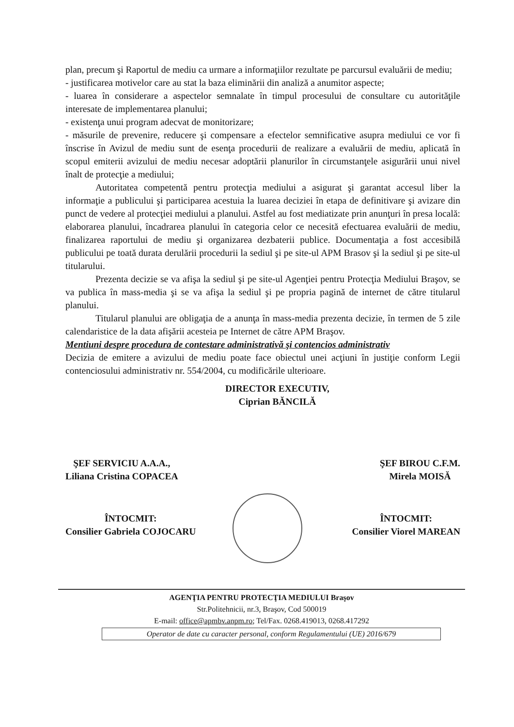plan, precum şi Raportul de mediu ca urmare a informaţiilor rezultate pe parcursul evaluării de mediu;
- justificarea motivelor care au stat la baza eliminării din analiză a anumitor aspecte;
- luarea în considerare a aspectelor semnalate în timpul procesului de consultare cu autorităţile interesate de implementarea planului;
- existenţa unui program adecvat de monitorizare;
- măsurile de prevenire, reducere şi compensare a efectelor semnificative asupra mediului ce vor fi înscrise în Avizul de mediu sunt de esenţa procedurii de realizare a evaluării de mediu, aplicată în scopul emiterii avizului de mediu necesar adoptării planurilor în circumstanţele asigurării unui nivel înalt de protecţie a mediului;
Autoritatea competentă pentru protecţia mediului a asigurat şi garantat accesul liber la informaţie a publicului şi participarea acestuia la luarea deciziei în etapa de definitivare şi avizare din punct de vedere al protecţiei mediului a planului. Astfel au fost mediatizate prin anunţuri în presa locală: elaborarea planului, încadrarea planului în categoria celor ce necesită efectuarea evaluării de mediu, finalizarea raportului de mediu şi organizarea dezbaterii publice. Documentaţia a fost accesibilă publicului pe toată durata derulării procedurii la sediul şi pe site-ul APM Brasov şi la sediul şi pe site-ul titularului.
Prezenta decizie se va afişa la sediul şi pe site-ul Agenţiei pentru Protecţia Mediului Braşov, se va publica în mass-media şi se va afişa la sediul şi pe propria pagină de internet de către titularul planului.
Titularul planului are obligaţia de a anunţa în mass-media prezenta decizie, în termen de 5 zile calendaristice de la data afişării acesteia pe Internet de către APM Braşov.
Mentiuni despre procedura de contestare administrativă şi contencios administrativ
Decizia de emitere a avizului de mediu poate face obiectul unei acţiuni în justiţie conform Legii contenciosului administrativ nr. 554/2004, cu modificările ulterioare.
DIRECTOR EXECUTIV,
Ciprian BĂNCILĂ
ŞEF SERVICIU A.A.A.,
Liliana Cristina COPACEA
ŞEF BIROU C.F.M.
Mirela MOISĂ
ÎNTOCMIT:
Consilier Gabriela COJOCARU
ÎNTOCMIT:
Consilier Viorel MAREAN
AGENŢIA PENTRU PROTECŢIA MEDIULUI Braşov
Str.Politehnicii, nr.3, Braşov, Cod 500019
E-mail: office@apmbv.anpm.ro; Tel/Fax. 0268.419013, 0268.417292
Operator de date cu caracter personal, conform Regulamentului (UE) 2016/679